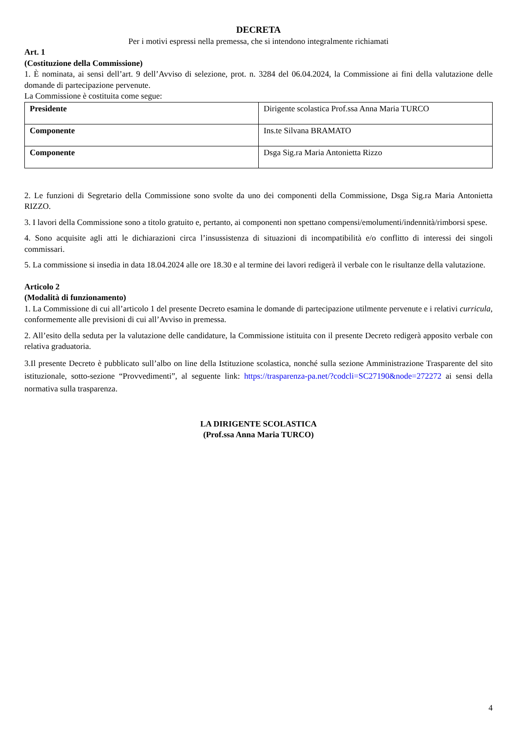DECRETA
Per i motivi espressi nella premessa, che si intendono integralmente richiamati
Art. 1
(Costituzione della Commissione)
1. È nominata, ai sensi dell’art. 9 dell’Avviso di selezione, prot. n. 3284 del 06.04.2024, la Commissione ai fini della valutazione delle domande di partecipazione pervenute.
La Commissione è costituita come segue:
| Presidente | Dirigente scolastica Prof.ssa Anna Maria TURCO |
| Componente | Ins.te Silvana BRAMATO |
| Componente | Dsga Sig.ra Maria Antonietta Rizzo |
2. Le funzioni di Segretario della Commissione sono svolte da uno dei componenti della Commissione, Dsga Sig.ra Maria Antonietta RIZZO.
3. I lavori della Commissione sono a titolo gratuito e, pertanto, ai componenti non spettano compensi/emolumenti/indennità/rimborsi spese.
4. Sono acquisite agli atti le dichiarazioni circa l’insussistenza di situazioni di incompatibilità e/o conflitto di interessi dei singoli commissari.
5. La commissione si insedia in data 18.04.2024 alle ore 18.30 e al termine dei lavori redigerà il verbale con le risultanze della valutazione.
Articolo 2
(Modalità di funzionamento)
1. La Commissione di cui all’articolo 1 del presente Decreto esamina le domande di partecipazione utilmente pervenute e i relativi curricula, conformemente alle previsioni di cui all’Avviso in premessa.
2. All’esito della seduta per la valutazione delle candidature, la Commissione istituita con il presente Decreto redigerà apposito verbale con relativa graduatoria.
3.Il presente Decreto è pubblicato sull’albo on line della Istituzione scolastica, nonché sulla sezione Amministrazione Trasparente del sito istituzionale, sotto-sezione “Provvedimenti”, al seguente link: https://trasparenza-pa.net/?codcli=SC27190&node=272272 ai sensi della normativa sulla trasparenza.
LA DIRIGENTE SCOLASTICA
(Prof.ssa Anna Maria TURCO)
4